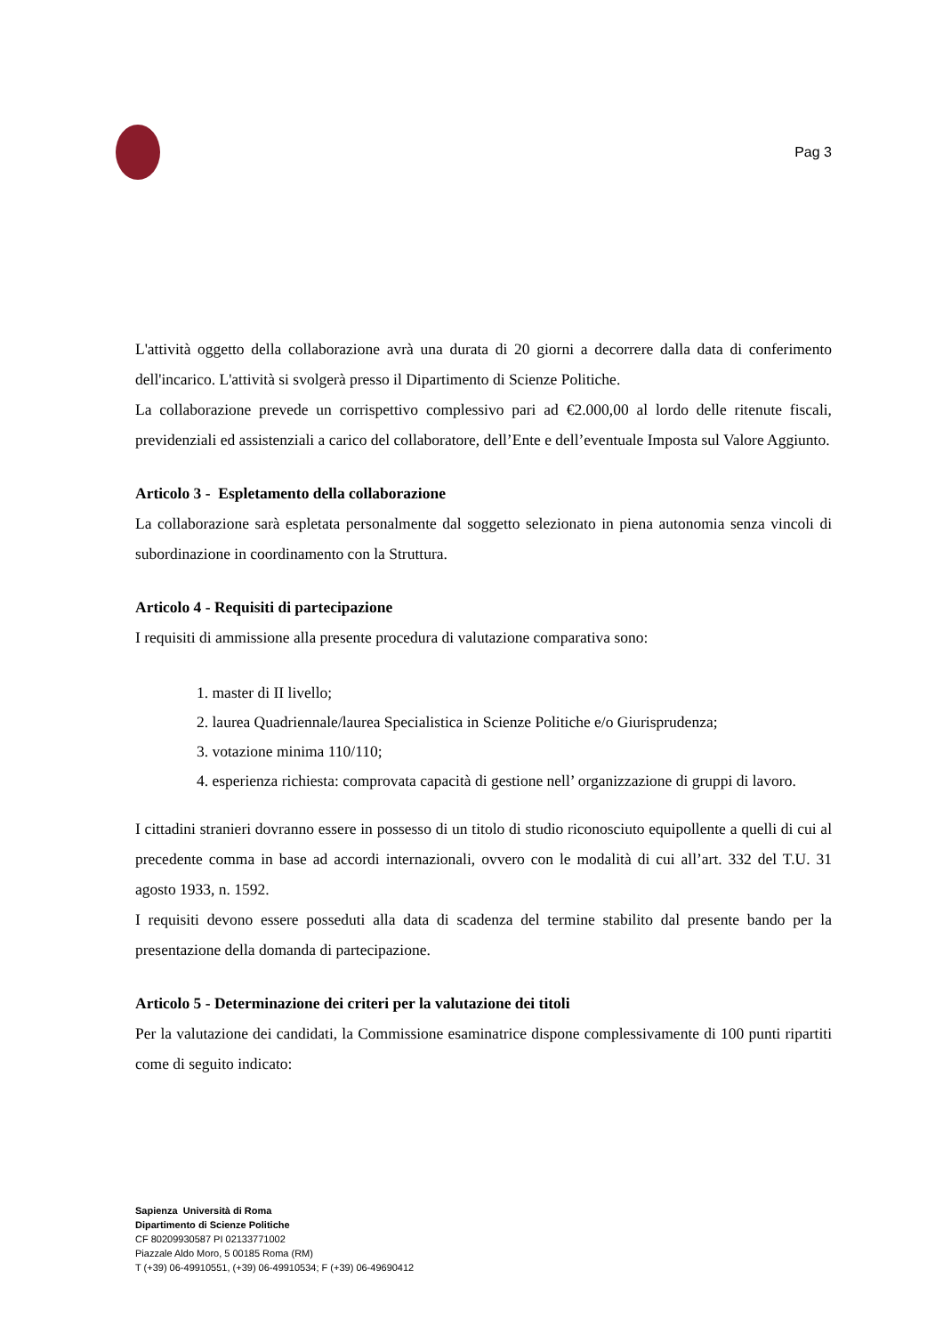Pag 3
L'attività oggetto della collaborazione avrà una durata di 20 giorni a decorrere dalla data di conferimento dell'incarico. L'attività si svolgerà presso il Dipartimento di Scienze Politiche.
La collaborazione prevede un corrispettivo complessivo pari ad €2.000,00 al lordo delle ritenute fiscali, previdenziali ed assistenziali a carico del collaboratore, dell’Ente e dell’eventuale Imposta sul Valore Aggiunto.
Articolo 3 - Espletamento della collaborazione
La collaborazione sarà espletata personalmente dal soggetto selezionato in piena autonomia senza vincoli di subordinazione in coordinamento con la Struttura.
Articolo 4 - Requisiti di partecipazione
I requisiti di ammissione alla presente procedura di valutazione comparativa sono:
1. master di II livello;
2. laurea Quadriennale/laurea Specialistica in Scienze Politiche e/o Giurisprudenza;
3. votazione minima 110/110;
4. esperienza richiesta: comprovata capacità di gestione nell’ organizzazione di gruppi di lavoro.
I cittadini stranieri dovranno essere in possesso di un titolo di studio riconosciuto equipollente a quelli di cui al precedente comma in base ad accordi internazionali, ovvero con le modalità di cui all’art. 332 del T.U. 31 agosto 1933, n. 1592.
I requisiti devono essere posseduti alla data di scadenza del termine stabilito dal presente bando per la presentazione della domanda di partecipazione.
Articolo 5 - Determinazione dei criteri per la valutazione dei titoli
Per la valutazione dei candidati, la Commissione esaminatrice dispone complessivamente di 100 punti ripartiti come di seguito indicato:
Sapienza Università di Roma
Dipartimento di Scienze Politiche
CF 80209930587 PI 02133771002
Piazzale Aldo Moro, 5 00185 Roma (RM)
T (+39) 06-49910551, (+39) 06-49910534; F (+39) 06-49690412